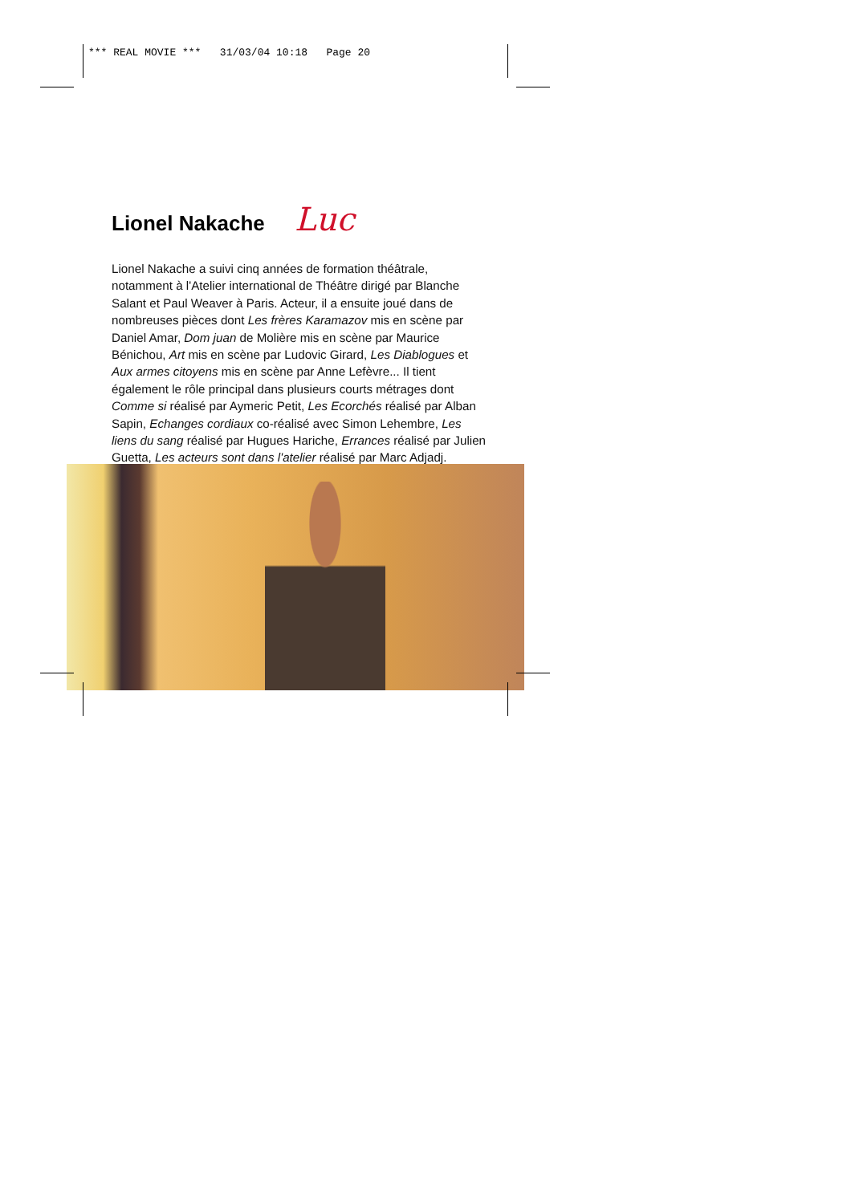*** REAL MOVIE *** 31/03/04 10:18 Page 20
Lionel Nakache Luc
Lionel Nakache a suivi cinq années de formation théâtrale, notamment à l'Atelier international de Théâtre dirigé par Blanche Salant et Paul Weaver à Paris. Acteur, il a ensuite joué dans de nombreuses pièces dont Les frères Karamazov mis en scène par Daniel Amar, Dom juan de Molière mis en scène par Maurice Bénichou, Art mis en scène par Ludovic Girard, Les Diablogues et Aux armes citoyens mis en scène par Anne Lefèvre... Il tient également le rôle principal dans plusieurs courts métrages dont Comme si réalisé par Aymeric Petit, Les Ecorchés réalisé par Alban Sapin, Echanges cordiaux co-réalisé avec Simon Lehembre, Les liens du sang réalisé par Hugues Hariche, Errances réalisé par Julien Guetta, Les acteurs sont dans l'atelier réalisé par Marc Adjadj.